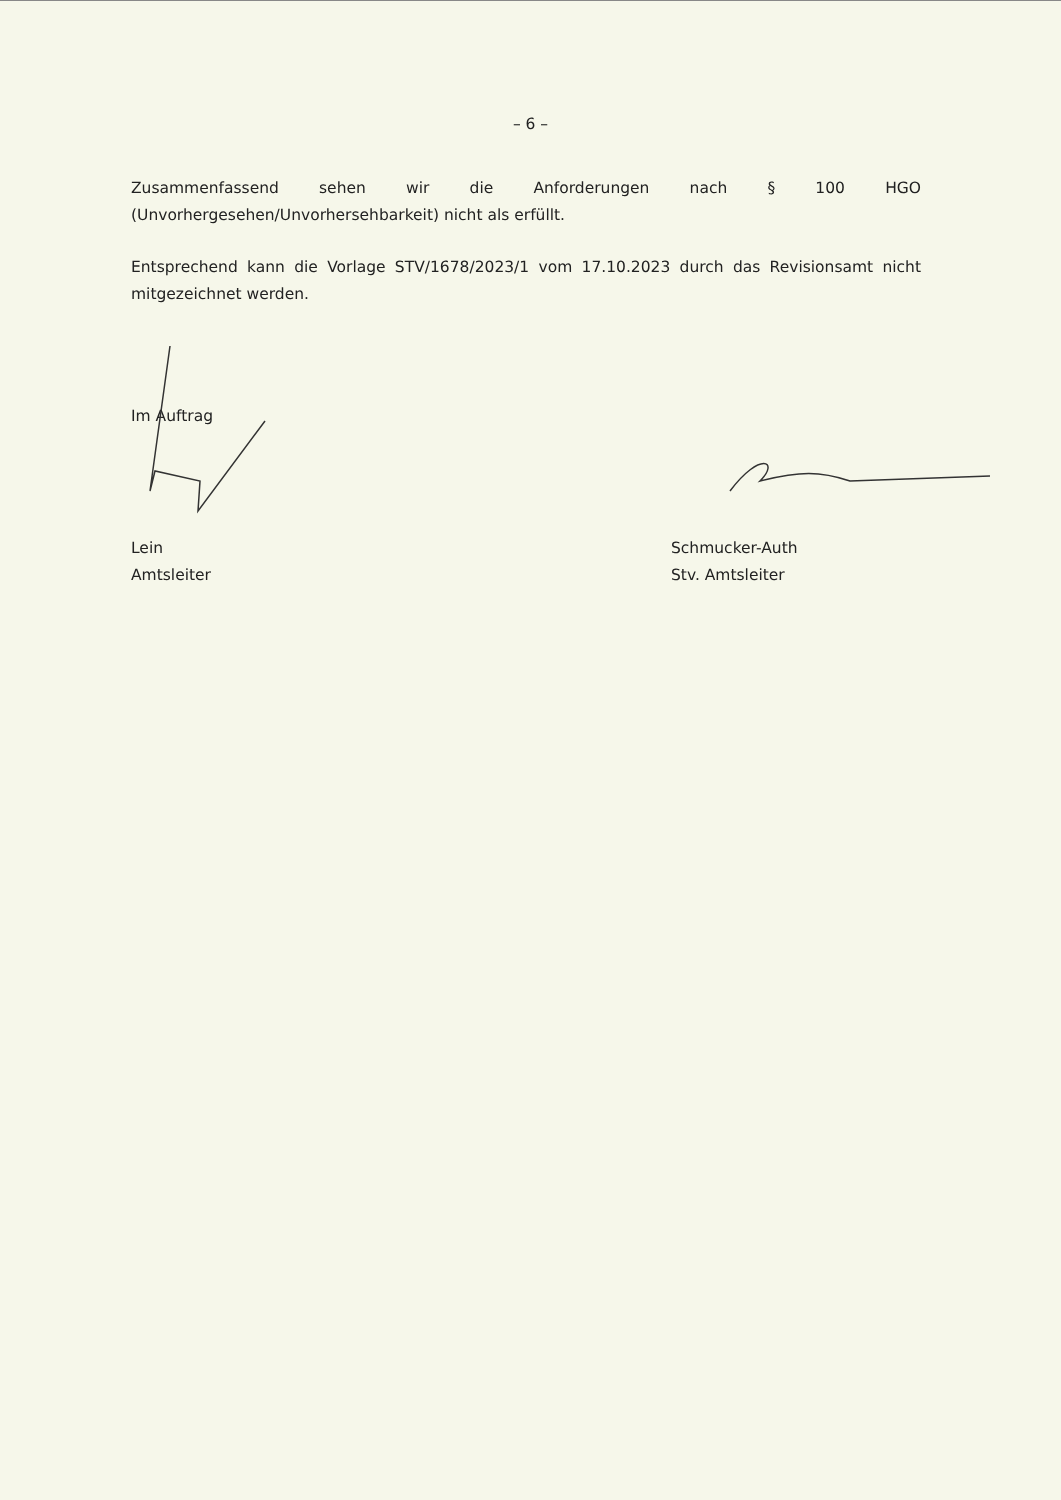– 6 –
Zusammenfassend sehen wir die Anforderungen nach § 100 HGO (Unvorhergesehen/Unvorhersehbarkeit) nicht als erfüllt.
Entsprechend kann die Vorlage STV/1678/2023/1 vom 17.10.2023 durch das Revisionsamt nicht mitgezeichnet werden.
Im Auftrag
Lein
Amtsleiter
Schmucker-Auth
Stv. Amtsleiter